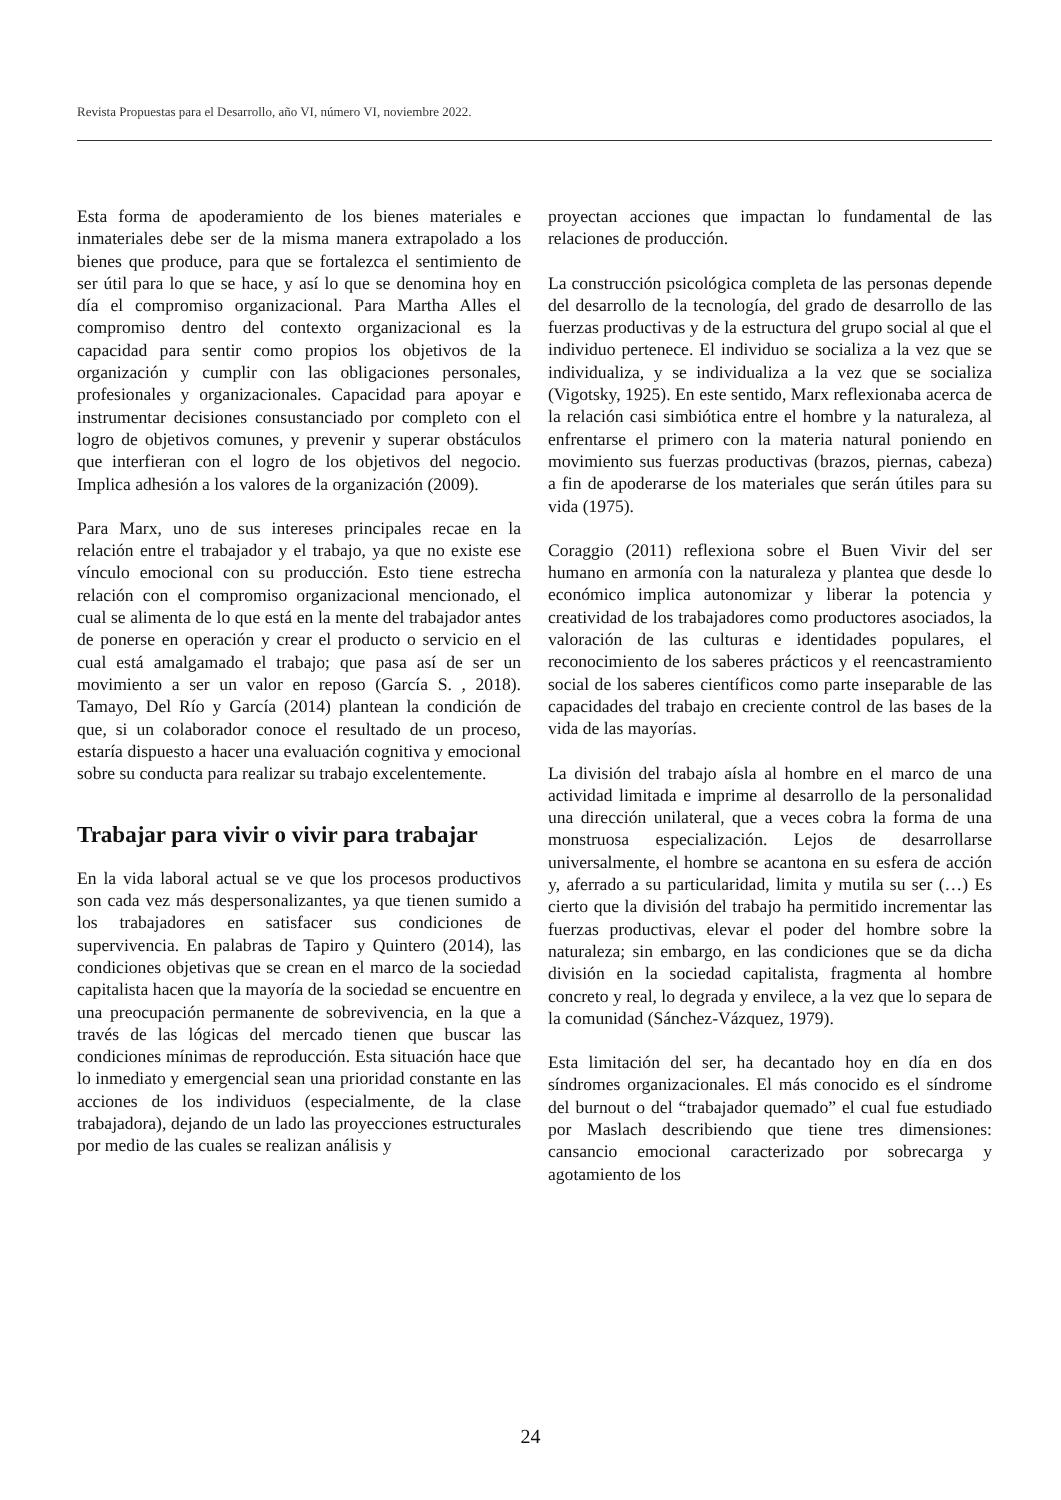Revista Propuestas para el Desarrollo, año VI, número VI, noviembre 2022.
Esta forma de apoderamiento de los bienes materiales e inmateriales debe ser de la misma manera extrapolado a los bienes que produce, para que se fortalezca el sentimiento de ser útil para lo que se hace, y así lo que se denomina hoy en día el compromiso organizacional. Para Martha Alles el compromiso dentro del contexto organizacional es la capacidad para sentir como propios los objetivos de la organización y cumplir con las obligaciones personales, profesionales y organizacionales. Capacidad para apoyar e instrumentar decisiones consustanciado por completo con el logro de objetivos comunes, y prevenir y superar obstáculos que interfieran con el logro de los objetivos del negocio. Implica adhesión a los valores de la organización (2009).
Para Marx, uno de sus intereses principales recae en la relación entre el trabajador y el trabajo, ya que no existe ese vínculo emocional con su producción. Esto tiene estrecha relación con el compromiso organizacional mencionado, el cual se alimenta de lo que está en la mente del trabajador antes de ponerse en operación y crear el producto o servicio en el cual está amalgamado el trabajo; que pasa así de ser un movimiento a ser un valor en reposo (García S. , 2018). Tamayo, Del Río y García (2014) plantean la condición de que, si un colaborador conoce el resultado de un proceso, estaría dispuesto a hacer una evaluación cognitiva y emocional sobre su conducta para realizar su trabajo excelentemente.
Trabajar para vivir o vivir para trabajar
En la vida laboral actual se ve que los procesos productivos son cada vez más despersonalizantes, ya que tienen sumido a los trabajadores en satisfacer sus condiciones de supervivencia. En palabras de Tapiro y Quintero (2014), las condiciones objetivas que se crean en el marco de la sociedad capitalista hacen que la mayoría de la sociedad se encuentre en una preocupación permanente de sobrevivencia, en la que a través de las lógicas del mercado tienen que buscar las condiciones mínimas de reproducción. Esta situación hace que lo inmediato y emergencial sean una prioridad constante en las acciones de los individuos (especialmente, de la clase trabajadora), dejando de un lado las proyecciones estructurales por medio de las cuales se realizan análisis y
proyectan acciones que impactan lo fundamental de las relaciones de producción.
La construcción psicológica completa de las personas depende del desarrollo de la tecnología, del grado de desarrollo de las fuerzas productivas y de la estructura del grupo social al que el individuo pertenece. El individuo se socializa a la vez que se individualiza, y se individualiza a la vez que se socializa (Vigotsky, 1925). En este sentido, Marx reflexionaba acerca de la relación casi simbiótica entre el hombre y la naturaleza, al enfrentarse el primero con la materia natural poniendo en movimiento sus fuerzas productivas (brazos, piernas, cabeza) a fin de apoderarse de los materiales que serán útiles para su vida (1975).
Coraggio (2011) reflexiona sobre el Buen Vivir del ser humano en armonía con la naturaleza y plantea que desde lo económico implica autonomizar y liberar la potencia y creatividad de los trabajadores como productores asociados, la valoración de las culturas e identidades populares, el reconocimiento de los saberes prácticos y el reencastramiento social de los saberes científicos como parte inseparable de las capacidades del trabajo en creciente control de las bases de la vida de las mayorías.
La división del trabajo aísla al hombre en el marco de una actividad limitada e imprime al desarrollo de la personalidad una dirección unilateral, que a veces cobra la forma de una monstruosa especialización. Lejos de desarrollarse universalmente, el hombre se acantona en su esfera de acción y, aferrado a su particularidad, limita y mutila su ser (…) Es cierto que la división del trabajo ha permitido incrementar las fuerzas productivas, elevar el poder del hombre sobre la naturaleza; sin embargo, en las condiciones que se da dicha división en la sociedad capitalista, fragmenta al hombre concreto y real, lo degrada y envilece, a la vez que lo separa de la comunidad (Sánchez-Vázquez, 1979).
Esta limitación del ser, ha decantado hoy en día en dos síndromes organizacionales. El más conocido es el síndrome del burnout o del “trabajador quemado” el cual fue estudiado por Maslach describiendo que tiene tres dimensiones: cansancio emocional caracterizado por sobrecarga y agotamiento de los
24